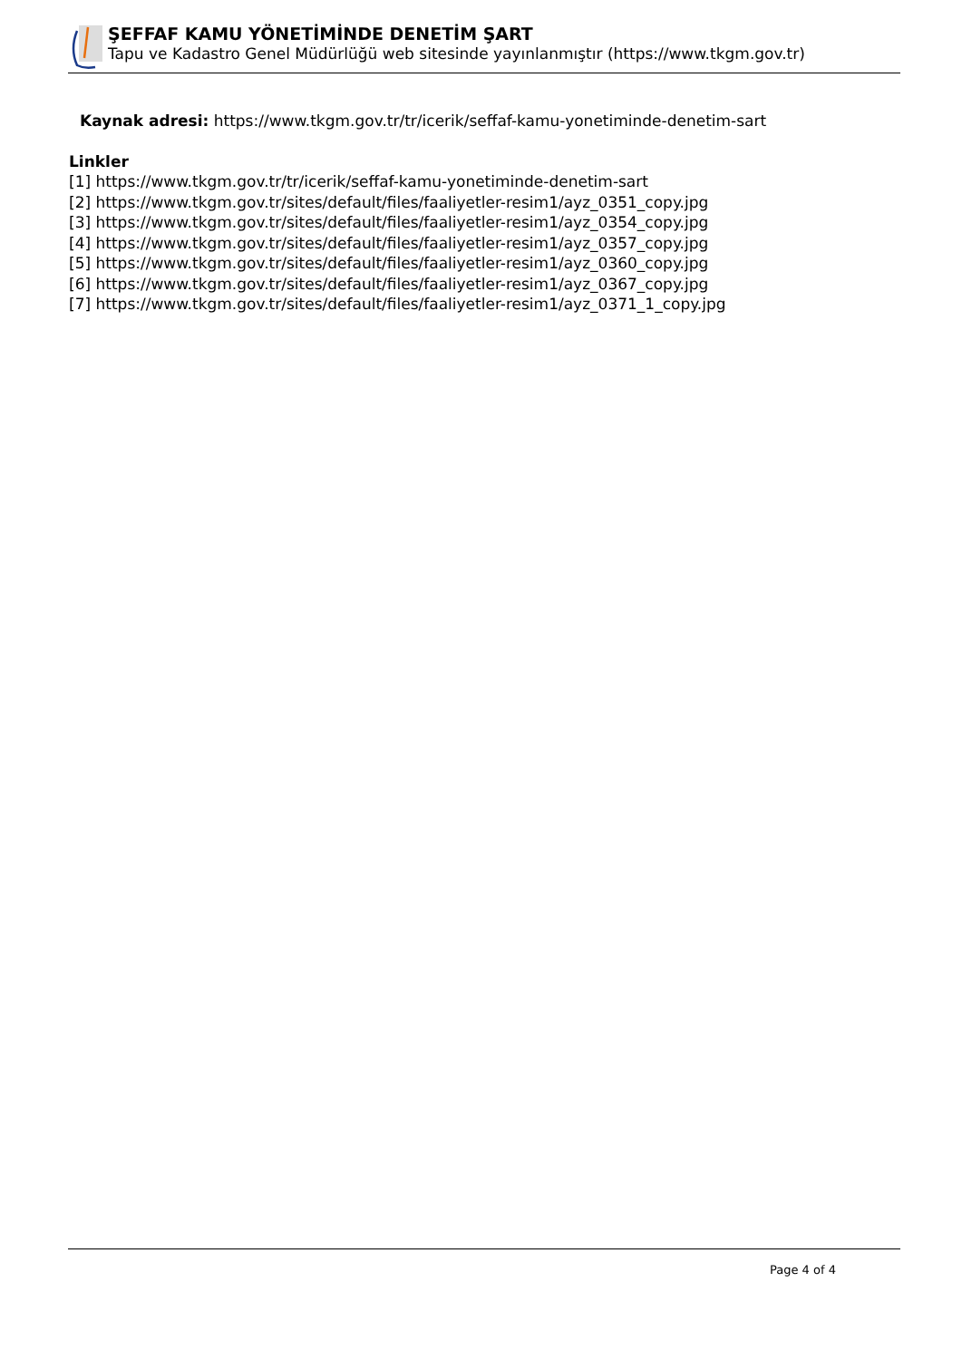ŞEFFAF KAMU YÖNETİMİNDE DENETİM ŞART
Tapu ve Kadastro Genel Müdürlüğü web sitesinde yayınlanmıştır (https://www.tkgm.gov.tr)
Kaynak adresi: https://www.tkgm.gov.tr/tr/icerik/seffaf-kamu-yonetiminde-denetim-sart
Linkler
[1] https://www.tkgm.gov.tr/tr/icerik/seffaf-kamu-yonetiminde-denetim-sart
[2] https://www.tkgm.gov.tr/sites/default/files/faaliyetler-resim1/ayz_0351_copy.jpg
[3] https://www.tkgm.gov.tr/sites/default/files/faaliyetler-resim1/ayz_0354_copy.jpg
[4] https://www.tkgm.gov.tr/sites/default/files/faaliyetler-resim1/ayz_0357_copy.jpg
[5] https://www.tkgm.gov.tr/sites/default/files/faaliyetler-resim1/ayz_0360_copy.jpg
[6] https://www.tkgm.gov.tr/sites/default/files/faaliyetler-resim1/ayz_0367_copy.jpg
[7] https://www.tkgm.gov.tr/sites/default/files/faaliyetler-resim1/ayz_0371_1_copy.jpg
Page 4 of 4